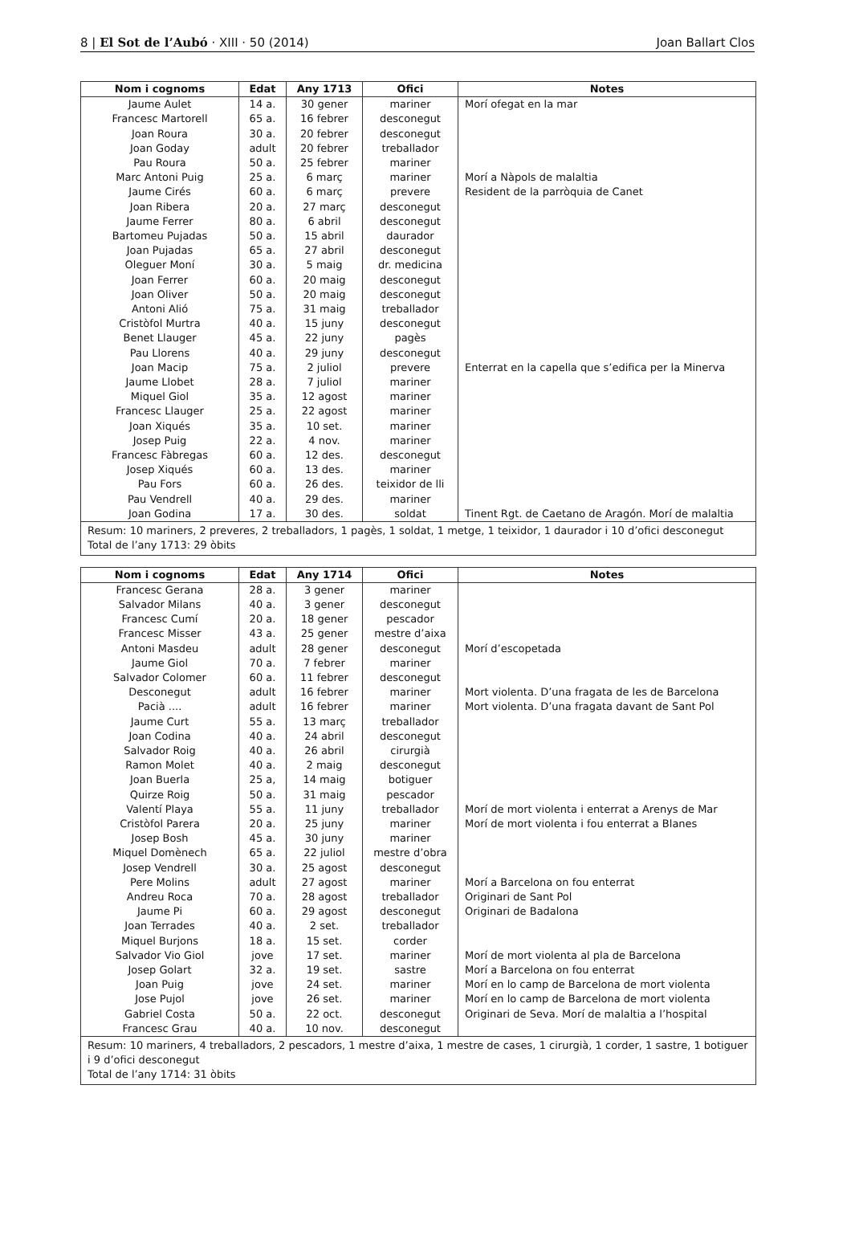8 | El Sot de l’Aubó · XIII · 50 (2014) Joan Ballart Clos
| Nom i cognoms | Edat | Any 1713 | Ofici | Notes |
| --- | --- | --- | --- | --- |
| Jaume Aulet | 14 a. | 30 gener | mariner | Morí ofegat en la mar |
| Francesc Martorell | 65 a. | 16 febrer | desconegut | |
| Joan Roura | 30 a. | 20 febrer | desconegut | |
| Joan Goday | adult | 20 febrer | treballador | |
| Pau Roura | 50 a. | 25 febrer | mariner | |
| Marc Antoni Puig | 25 a. | 6 març | mariner | Morí a Nàpols de malaltia |
| Jaume Cirés | 60 a. | 6 març | prevere | Resident de la parròquia de Canet |
| Joan Ribera | 20 a. | 27 març | desconegut | |
| Jaume Ferrer | 80 a. | 6 abril | desconegut | |
| Bartomeu Pujadas | 50 a. | 15 abril | daurador | |
| Joan Pujadas | 65 a. | 27 abril | desconegut | |
| Oleguer Moní | 30 a. | 5 maig | dr. medicina | |
| Joan Ferrer | 60 a. | 20 maig | desconegut | |
| Joan Oliver | 50 a. | 20 maig | desconegut | |
| Antoni Alió | 75 a. | 31 maig | treballador | |
| Cristòfol Murtra | 40 a. | 15 juny | desconegut | |
| Benet Llauger | 45 a. | 22 juny | pagès | |
| Pau Llorens | 40 a. | 29 juny | desconegut | |
| Joan Macip | 75 a. | 2 juliol | prevere | Enterrat en la capella que s’edifica per la Minerva |
| Jaume Llobet | 28 a. | 7 juliol | mariner | |
| Miquel Giol | 35 a. | 12 agost | mariner | |
| Francesc Llauger | 25 a. | 22 agost | mariner | |
| Joan Xiqués | 35 a. | 10 set. | mariner | |
| Josep Puig | 22 a. | 4 nov. | mariner | |
| Francesc Fàbregas | 60 a. | 12 des. | desconegut | |
| Josep Xiqués | 60 a. | 13 des. | mariner | |
| Pau Fors | 60 a. | 26 des. | teixidor de lli | |
| Pau Vendrell | 40 a. | 29 des. | mariner | |
| Joan Godina | 17 a. | 30 des. | soldat | Tinent Rgt. de Caetano de Aragón. Morí de malaltia |
| Resum: 10 mariners, 2 preveres, 2 treballadors, 1 pagès, 1 soldat, 1 metge, 1 teixidor, 1 daurador i 10 d’ofici desconegut Total de l’any 1713: 29 òbits | | | | |
| Nom i cognoms | Edat | Any 1714 | Ofici | Notes |
| --- | --- | --- | --- | --- |
| Francesc Gerana | 28 a. | 3 gener | mariner | |
| Salvador Milans | 40 a. | 3 gener | desconegut | |
| Francesc Cumí | 20 a. | 18 gener | pescador | |
| Francesc Misser | 43 a. | 25 gener | mestre d’aixa | |
| Antoni Masdeu | adult | 28 gener | desconegut | Morí d’escopetada |
| Jaume Giol | 70 a. | 7 febrer | mariner | |
| Salvador Colomer | 60 a. | 11 febrer | desconegut | |
| Desconegut | adult | 16 febrer | mariner | Mort violenta. D’una fragata de les de Barcelona |
| Pacià .... | adult | 16 febrer | mariner | Mort violenta. D’una fragata davant de Sant Pol |
| Jaume Curt | 55 a. | 13 març | treballador | |
| Joan Codina | 40 a. | 24 abril | desconegut | |
| Salvador Roig | 40 a. | 26 abril | cirurgià | |
| Ramon Molet | 40 a. | 2 maig | desconegut | |
| Joan Buerla | 25 a, | 14 maig | botiguer | |
| Quirze Roig | 50 a. | 31 maig | pescador | |
| Valentí Playa | 55 a. | 11 juny | treballador | Morí de mort violenta i enterrat a Arenys de Mar |
| Cristòfol Parera | 20 a. | 25 juny | mariner | Morí de mort violenta i fou enterrat a Blanes |
| Josep Bosh | 45 a. | 30 juny | mariner | |
| Miquel Domènech | 65 a. | 22 juliol | mestre d’obra | |
| Josep Vendrell | 30 a. | 25 agost | desconegut | |
| Pere Molins | adult | 27 agost | mariner | Morí a Barcelona on fou enterrat |
| Andreu Roca | 70 a. | 28 agost | treballador | Originari de Sant Pol |
| Jaume Pi | 60 a. | 29 agost | desconegut | Originari de Badalona |
| Joan Terrades | 40 a. | 2 set. | treballador | |
| Miquel Burjons | 18 a. | 15 set. | corder | |
| Salvador Vio Giol | jove | 17 set. | mariner | Morí de mort violenta al pla de Barcelona |
| Josep Golart | 32 a. | 19 set. | sastre | Morí a Barcelona on fou enterrat |
| Joan Puig | jove | 24 set. | mariner | Morí en lo camp de Barcelona de mort violenta |
| Jose Pujol | jove | 26 set. | mariner | Morí en lo camp de Barcelona de mort violenta |
| Gabriel Costa | 50 a. | 22 oct. | desconegut | Originari de Seva. Morí de malaltia a l’hospital |
| Francesc Grau | 40 a. | 10 nov. | desconegut | |
| Resum: 10 mariners, 4 treballadors, 2 pescadors, 1 mestre d’aixa, 1 mestre de cases, 1 cirurgià, 1 corder, 1 sastre, 1 botiguer i 9 d’ofici desconegut Total de l’any 1714: 31 òbits | | | | |